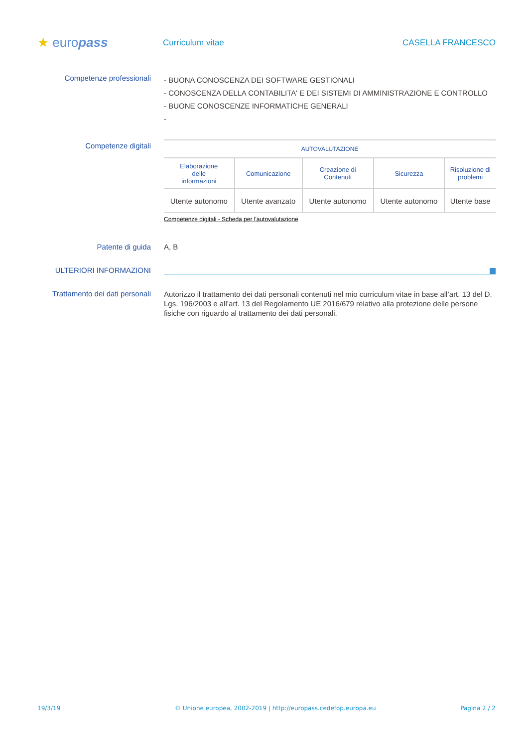★ europass
Curriculum vitae CASELLA FRANCESCO
Competenze professionali
- BUONA CONOSCENZA DEI SOFTWARE GESTIONALI
- CONOSCENZA DELLA CONTABILITA' E DEI SISTEMI DI AMMINISTRAZIONE E CONTROLLO
- BUONE CONOSCENZE INFORMATICHE GENERALI
-
Competenze digitali
| AUTOVALUTAZIONE | | | | |
| --- | --- | --- | --- | --- |
| Elaborazione delle informazioni | Comunicazione | Creazione di Contenuti | Sicurezza | Risoluzione di problemi |
| Utente autonomo | Utente avanzato | Utente autonomo | Utente autonomo | Utente base |
Competenze digitali - Scheda per l'autovalutazione
Patente di guida A, B
ULTERIORI INFORMAZIONI
Trattamento dei dati personali
Autorizzo il trattamento dei dati personali contenuti nel mio curriculum vitae in base all’art. 13 del D. Lgs. 196/2003 e all’art. 13 del Regolamento UE 2016/679 relativo alla protezione delle persone fisiche con riguardo al trattamento dei dati personali.
19/3/19 © Unione europea, 2002-2019 | http://europass.cedefop.europa.eu Pagina 2 / 2